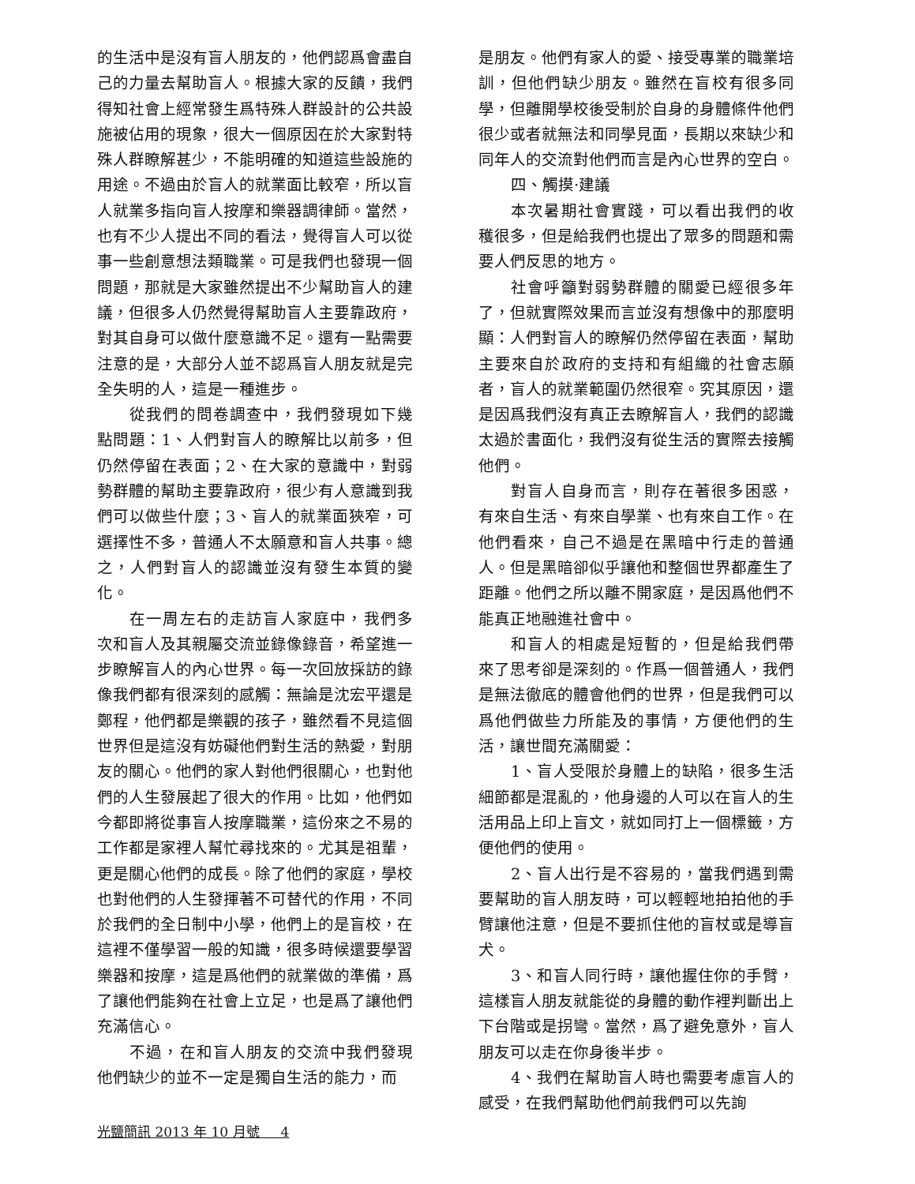的生活中是沒有盲人朋友的，他們認爲會盡自己的力量去幫助盲人。根據大家的反饋，我們得知社會上經常發生爲特殊人群設計的公共設施被佔用的現象，很大一個原因在於大家對特殊人群瞭解甚少，不能明確的知道這些設施的用途。不過由於盲人的就業面比較窄，所以盲人就業多指向盲人按摩和樂器調律師。當然，也有不少人提出不同的看法，覺得盲人可以從事一些創意想法類職業。可是我們也發現一個問題，那就是大家雖然提出不少幫助盲人的建議，但很多人仍然覺得幫助盲人主要靠政府，對其自身可以做什麼意識不足。還有一點需要注意的是，大部分人並不認爲盲人朋友就是完全失明的人，這是一種進步。
從我們的問卷調查中，我們發現如下幾點問題：1、人們對盲人的瞭解比以前多，但仍然停留在表面；2、在大家的意識中，對弱勢群體的幫助主要靠政府，很少有人意識到我們可以做些什麼；3、盲人的就業面狹窄，可選擇性不多，普通人不太願意和盲人共事。總之，人們對盲人的認識並沒有發生本質的變化。
在一周左右的走訪盲人家庭中，我們多次和盲人及其親屬交流並錄像錄音，希望進一步瞭解盲人的內心世界。每一次回放採訪的錄像我們都有很深刻的感觸：無論是沈宏平還是鄭程，他們都是樂觀的孩子，雖然看不見這個世界但是這沒有妨礙他們對生活的熱愛，對朋友的關心。他們的家人對他們很關心，也對他們的人生發展起了很大的作用。比如，他們如今都即將從事盲人按摩職業，這份來之不易的工作都是家裡人幫忙尋找來的。尤其是祖輩，更是關心他們的成長。除了他們的家庭，學校也對他們的人生發揮著不可替代的作用，不同於我們的全日制中小學，他們上的是盲校，在這裡不僅學習一般的知識，很多時候還要學習樂器和按摩，這是爲他們的就業做的準備，爲了讓他們能夠在社會上立足，也是爲了讓他們充滿信心。
不過，在和盲人朋友的交流中我們發現他們缺少的並不一定是獨自生活的能力，而
是朋友。他們有家人的愛、接受專業的職業培訓，但他們缺少朋友。雖然在盲校有很多同學，但離開學校後受制於自身的身體條件他們很少或者就無法和同學見面，長期以來缺少和同年人的交流對他們而言是內心世界的空白。
四、觸摸·建議
本次暑期社會實踐，可以看出我們的收穫很多，但是給我們也提出了眾多的問題和需要人們反思的地方。
社會呼籲對弱勢群體的關愛已經很多年了，但就實際效果而言並沒有想像中的那麼明顯：人們對盲人的瞭解仍然停留在表面，幫助主要來自於政府的支持和有組織的社會志願者，盲人的就業範圍仍然很窄。究其原因，還是因爲我們沒有真正去瞭解盲人，我們的認識太過於書面化，我們沒有從生活的實際去接觸他們。
對盲人自身而言，則存在著很多困惑，有來自生活、有來自學業、也有來自工作。在他們看來，自己不過是在黑暗中行走的普通人。但是黑暗卻似乎讓他和整個世界都產生了距離。他們之所以離不開家庭，是因爲他們不能真正地融進社會中。
和盲人的相處是短暫的，但是給我們帶來了思考卻是深刻的。作爲一個普通人，我們是無法徹底的體會他們的世界，但是我們可以爲他們做些力所能及的事情，方便他們的生活，讓世間充滿關愛：
1、盲人受限於身體上的缺陷，很多生活細節都是混亂的，他身邊的人可以在盲人的生活用品上印上盲文，就如同打上一個標籤，方便他們的使用。
2、盲人出行是不容易的，當我們遇到需要幫助的盲人朋友時，可以輕輕地拍拍他的手臂讓他注意，但是不要抓住他的盲杖或是導盲犬。
3、和盲人同行時，讓他握住你的手臂，這樣盲人朋友就能從的身體的動作裡判斷出上下台階或是拐彎。當然，爲了避免意外，盲人朋友可以走在你身後半步。
4、我們在幫助盲人時也需要考慮盲人的感受，在我們幫助他們前我們可以先詢
光鹽簡訊 2013 年 10 月號 4